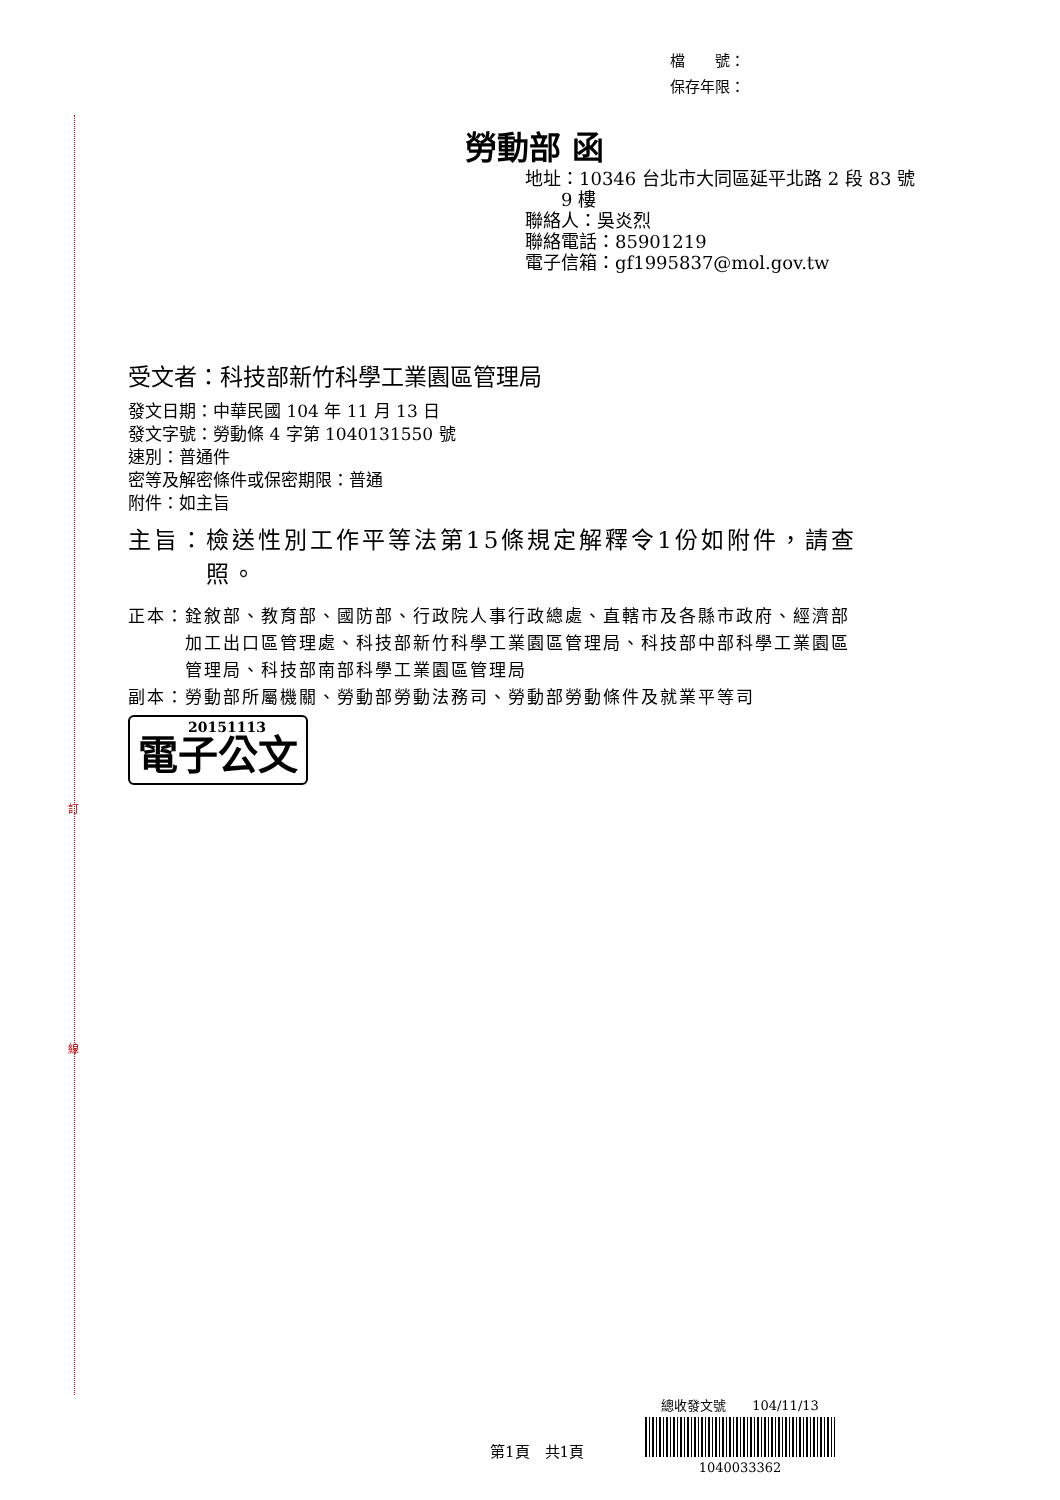訂
線
檔　　號：
保存年限：
勞動部 函
地址：10346 台北市大同區延平北路 2 段 83 號
　　9 樓
聯絡人：吳炎烈
聯絡電話：85901219
電子信箱：gf1995837@mol.gov.tw
受文者：科技部新竹科學工業園區管理局
發文日期：中華民國 104 年 11 月 13 日
發文字號：勞動條 4 字第 1040131550 號
速別：普通件
密等及解密條件或保密期限：普通
附件：如主旨
主旨：檢送性別工作平等法第15條規定解釋令1份如附件，請查
　　　照。
正本：銓敘部、教育部、國防部、行政院人事行政總處、直轄市及各縣市政府、經濟部
　　　加工出口區管理處、科技部新竹科學工業園區管理局、科技部中部科學工業園區
　　　管理局、科技部南部科學工業園區管理局
副本：勞動部所屬機關、勞動部勞動法務司、勞動部勞動條件及就業平等司
20151113 電子公文
總收發文號　　104/11/13
1040033362
第1頁　共1頁